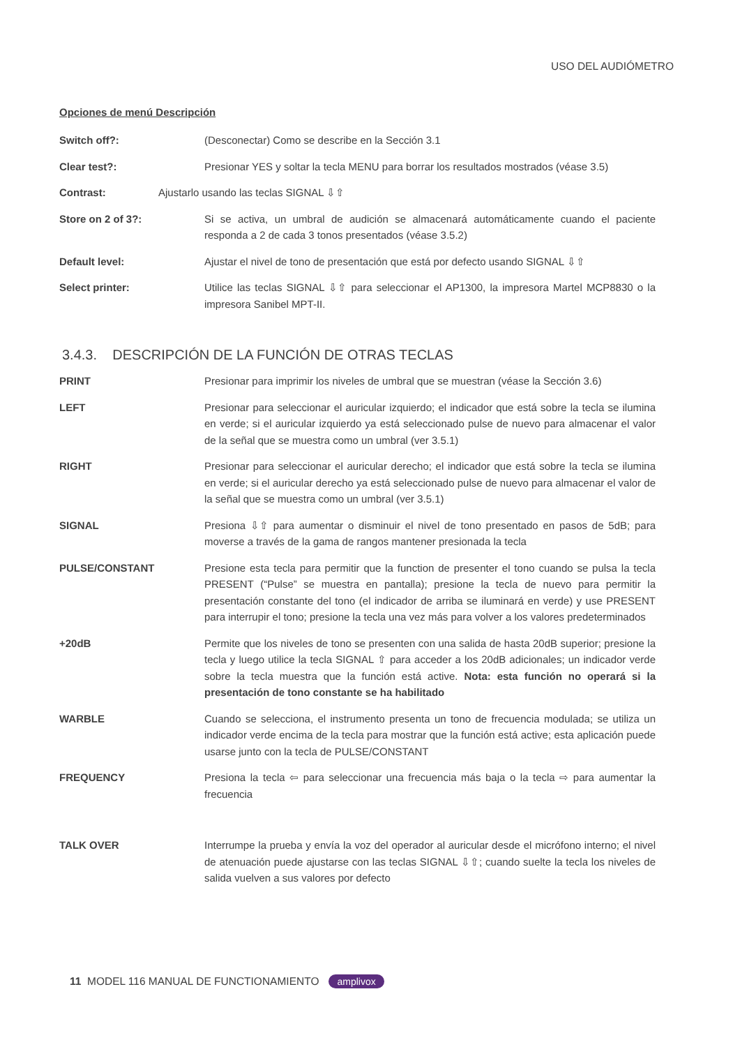USO DEL AUDIÓMETRO
Opciones de menú Descripción
Switch off?: (Desconectar) Como se describe en la Sección 3.1
Clear test?: Presionar YES y soltar la tecla MENU para borrar los resultados mostrados (véase 3.5)
Contrast: Ajustarlo usando las teclas SIGNAL ⇩⇧
Store on 2 of 3?: Si se activa, un umbral de audición se almacenará automáticamente cuando el paciente responda a 2 de cada 3 tonos presentados (véase 3.5.2)
Default level: Ajustar el nivel de tono de presentación que está por defecto usando SIGNAL ⇩⇧
Select printer: Utilice las teclas SIGNAL ⇩⇧ para seleccionar el AP1300, la impresora Martel MCP8830 o la impresora Sanibel MPT-II.
3.4.3. DESCRIPCIÓN DE LA FUNCIÓN DE OTRAS TECLAS
PRINT Presionar para imprimir los niveles de umbral que se muestran (véase la Sección 3.6)
LEFT Presionar para seleccionar el auricular izquierdo; el indicador que está sobre la tecla se ilumina en verde; si el auricular izquierdo ya está seleccionado pulse de nuevo para almacenar el valor de la señal que se muestra como un umbral (ver 3.5.1)
RIGHT Presionar para seleccionar el auricular derecho; el indicador que está sobre la tecla se ilumina en verde; si el auricular derecho ya está seleccionado pulse de nuevo para almacenar el valor de la señal que se muestra como un umbral (ver 3.5.1)
SIGNAL Presiona ⇩⇧ para aumentar o disminuir el nivel de tono presentado en pasos de 5dB; para moverse a través de la gama de rangos mantener presionada la tecla
PULSE/CONSTANT Presione esta tecla para permitir que la function de presenter el tono cuando se pulsa la tecla PRESENT (“Pulse” se muestra en pantalla); presione la tecla de nuevo para permitir la presentación constante del tono (el indicador de arriba se iluminará en verde) y use PRESENT para interrupir el tono; presione la tecla una vez más para volver a los valores predeterminados
+20dB Permite que los niveles de tono se presenten con una salida de hasta 20dB superior; presione la tecla y luego utilice la tecla SIGNAL ⇧ para acceder a los 20dB adicionales; un indicador verde sobre la tecla muestra que la función está active. Nota: esta función no operará si la presentación de tono constante se ha habilitado
WARBLE Cuando se selecciona, el instrumento presenta un tono de frecuencia modulada; se utiliza un indicador verde encima de la tecla para mostrar que la función está active; esta aplicación puede usarse junto con la tecla de PULSE/CONSTANT
FREQUENCY Presiona la tecla ⇦ para seleccionar una frecuencia más baja o la tecla ⇨ para aumentar la frecuencia
TALK OVER Interrumpe la prueba y envía la voz del operador al auricular desde el micrófono interno; el nivel de atenuación puede ajustarse con las teclas SIGNAL ⇩⇧; cuando suelte la tecla los niveles de salida vuelven a sus valores por defecto
11 MODEL 116 MANUAL DE FUNCTIONAMIENTO amplivox